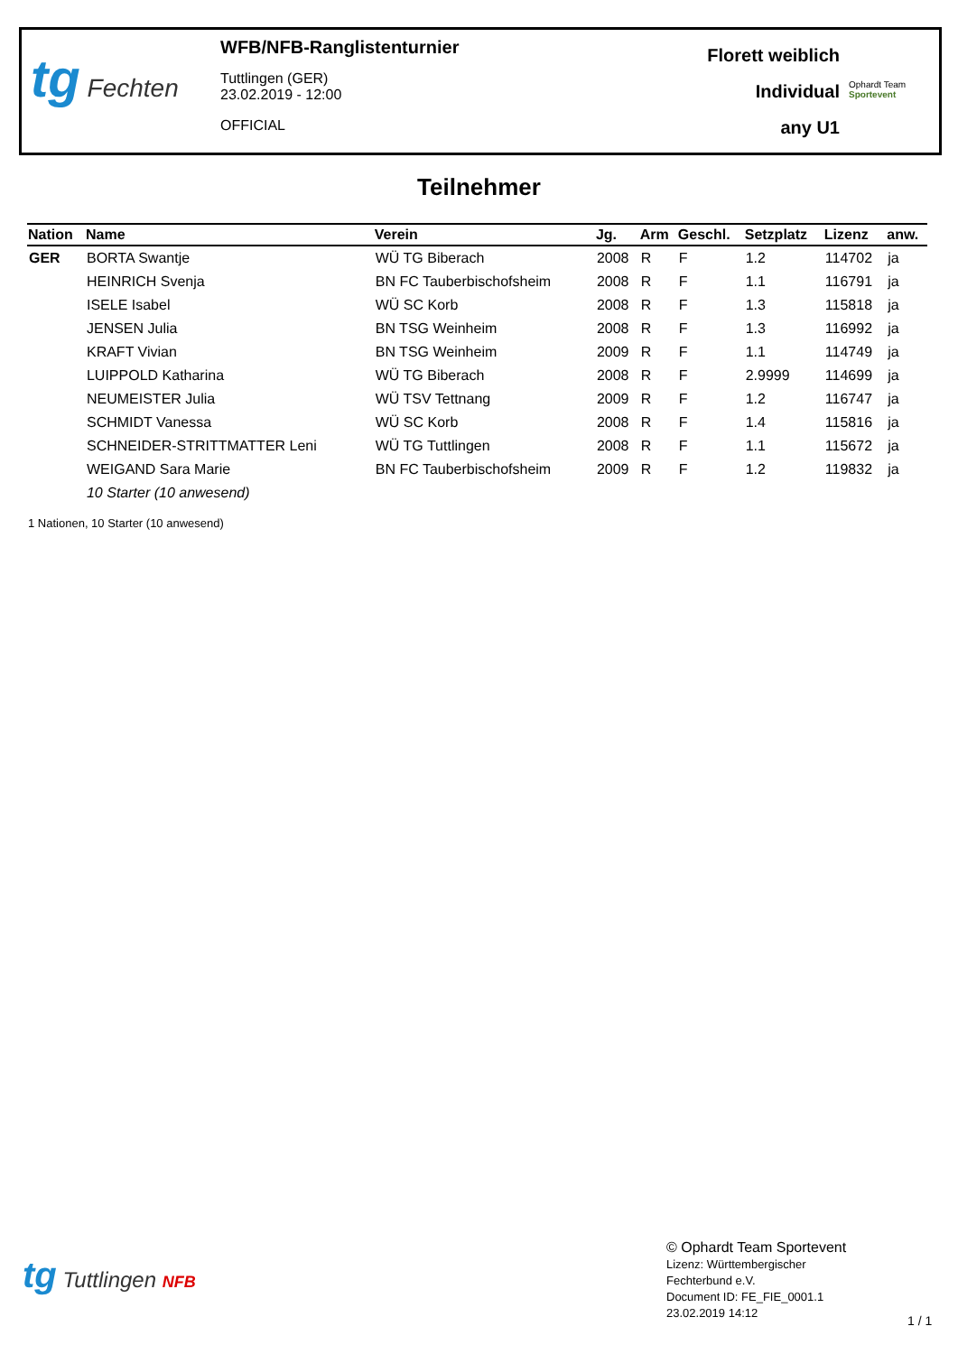tg Fechten
WFB/NFB-Ranglistenturnier
Tuttlingen (GER)
23.02.2019 - 12:00
OFFICIAL
Florett weiblich
Individual
any U1
Ophardt Team
Sportevent
Teilnehmer
| Nation | Name | Verein | Jg. | Arm | Geschl. | Setzplatz | Lizenz | anw. |
| --- | --- | --- | --- | --- | --- | --- | --- | --- |
| GER | BORTA Swantje | WÜ TG Biberach | 2008 | R | F | 1.2 | 114702 | ja |
| | HEINRICH Svenja | BN FC Tauberbischofsheim | 2008 | R | F | 1.1 | 116791 | ja |
| | ISELE Isabel | WÜ SC Korb | 2008 | R | F | 1.3 | 115818 | ja |
| | JENSEN Julia | BN TSG Weinheim | 2008 | R | F | 1.3 | 116992 | ja |
| | KRAFT Vivian | BN TSG Weinheim | 2009 | R | F | 1.1 | 114749 | ja |
| | LUIPPOLD Katharina | WÜ TG Biberach | 2008 | R | F | 2.9999 | 114699 | ja |
| | NEUMEISTER Julia | WÜ TSV Tettnang | 2009 | R | F | 1.2 | 116747 | ja |
| | SCHMIDT Vanessa | WÜ SC Korb | 2008 | R | F | 1.4 | 115816 | ja |
| | SCHNEIDER-STRITTMATTER Leni | WÜ TG Tuttlingen | 2008 | R | F | 1.1 | 115672 | ja |
| | WEIGAND Sara Marie | BN FC Tauberbischofsheim | 2009 | R | F | 1.2 | 119832 | ja |
| | 10 Starter (10 anwesend) | | | | | | | |
1 Nationen, 10 Starter (10 anwesend)
tg Tuttlingen NFB
© Ophardt Team Sportevent
Lizenz: Württembergischer
Fechterbund e.V.
Document ID: FE_FIE_0001.1
23.02.2019 14:12
1 / 1